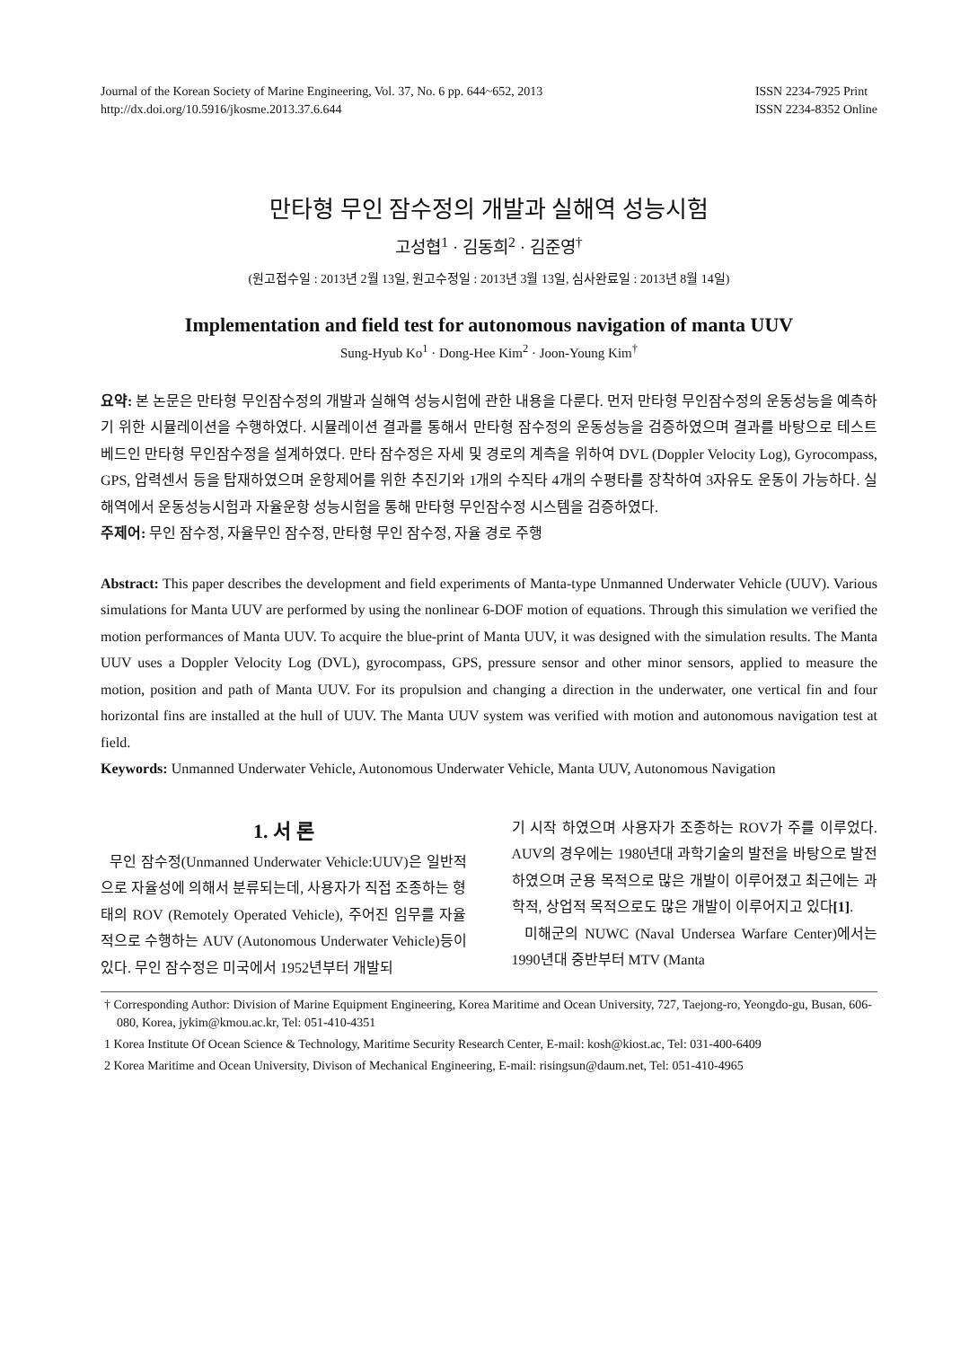Journal of the Korean Society of Marine Engineering, Vol. 37, No. 6 pp. 644~652, 2013
http://dx.doi.org/10.5916/jkosme.2013.37.6.644
ISSN 2234-7925 Print
ISSN 2234-8352 Online
만타형 무인 잠수정의 개발과 실해역 성능시험
고성협<sup>1</sup> · 김동희<sup>2</sup> · 김준영<sup>†</sup>
(원고접수일 : 2013년 2월 13일, 원고수정일 : 2013년 3월 13일, 심사완료일 : 2013년 8월 14일)
Implementation and field test for autonomous navigation of manta UUV
Sung-Hyub Ko<sup>1</sup> · Dong-Hee Kim<sup>2</sup> · Joon-Young Kim<sup>†</sup>
요약: 본 논문은 만타형 무인잠수정의 개발과 실해역 성능시험에 관한 내용을 다룬다. 먼저 만타형 무인잠수정의 운동성능을 예측하기 위한 시뮬레이션을 수행하였다. 시뮬레이션 결과를 통해서 만타형 잠수정의 운동성능을 검증하였으며 결과를 바탕으로 테스트베드인 만타형 무인잠수정을 설계하였다. 만타 잠수정은 자세 및 경로의 계측을 위하여 DVL (Doppler Velocity Log), Gyrocompass, GPS, 압력센서 등을 탑재하였으며 운항제어를 위한 추진기와 1개의 수직타 4개의 수평타를 장착하여 3자유도 운동이 가능하다. 실해역에서 운동성능시험과 자율운항 성능시험을 통해 만타형 무인잠수정 시스템을 검증하였다.
주제어: 무인 잠수정, 자율무인 잠수정, 만타형 무인 잠수정, 자율 경로 주행
Abstract: This paper describes the development and field experiments of Manta-type Unmanned Underwater Vehicle (UUV). Various simulations for Manta UUV are performed by using the nonlinear 6-DOF motion of equations. Through this simulation we verified the motion performances of Manta UUV. To acquire the blue-print of Manta UUV, it was designed with the simulation results. The Manta UUV uses a Doppler Velocity Log (DVL), gyrocompass, GPS, pressure sensor and other minor sensors, applied to measure the motion, position and path of Manta UUV. For its propulsion and changing a direction in the underwater, one vertical fin and four horizontal fins are installed at the hull of UUV. The Manta UUV system was verified with motion and autonomous navigation test at field.
Keywords: Unmanned Underwater Vehicle, Autonomous Underwater Vehicle, Manta UUV, Autonomous Navigation
1. 서 론
무인 잠수정(Unmanned Underwater Vehicle:UUV)은 일반적으로 자율성에 의해서 분류되는데, 사용자가 직접 조종하는 형태의 ROV (Remotely Operated Vehicle), 주어진 임무를 자율적으로 수행하는 AUV (Autonomous Underwater Vehicle)등이 있다. 무인 잠수정은 미국에서 1952년부터 개발되
기 시작 하였으며 사용자가 조종하는 ROV가 주를 이루었다. AUV의 경우에는 1980년대 과학기술의 발전을 바탕으로 발전하였으며 군용 목적으로 많은 개발이 이루어졌고 최근에는 과학적, 상업적 목적으로도 많은 개발이 이루어지고 있다[1].
미해군의 NUWC (Naval Undersea Warfare Center)에서는 1990년대 중반부터 MTV (Manta
† Corresponding Author: Division of Marine Equipment Engineering, Korea Maritime and Ocean University, 727, Taejong-ro, Yeongdo-gu, Busan, 606-080, Korea, jykim@kmou.ac.kr, Tel: 051-410-4351
1 Korea Institute Of Ocean Science & Technology, Maritime Security Research Center, E-mail: kosh@kiost.ac, Tel: 031-400-6409
2 Korea Maritime and Ocean University, Divison of Mechanical Engineering, E-mail: risingsun@daum.net, Tel: 051-410-4965